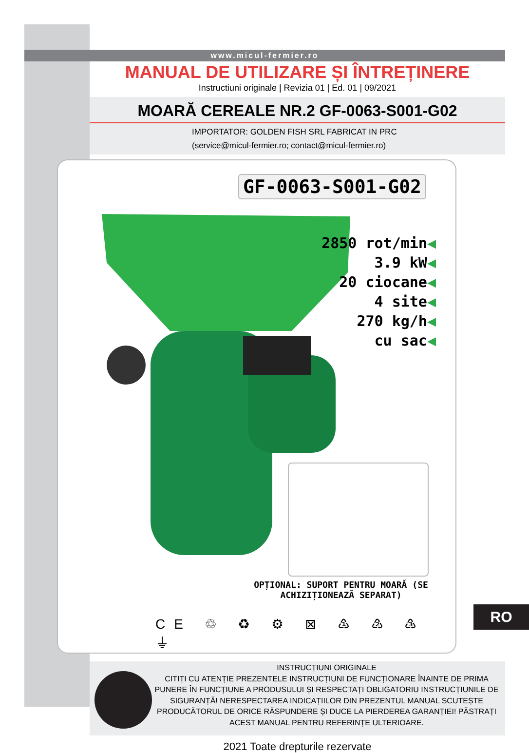www.micul-fermier.ro
MANUAL DE UTILIZARE ȘI ÎNTREȚINERE
Instructiuni originale | Revizia 01 | Ed. 01 | 09/2021
MOARĂ CEREALE NR.2 GF-0063-S001-G02
IMPORTATOR: GOLDEN FISH SRL FABRICAT IN PRC
(service@micul-fermier.ro; contact@micul-fermier.ro)
GF-0063-S001-G02
2850 rot/min◀
3.9 kW◀
20 ciocane◀
4 site◀
270 kg/h◀
cu sac◀
OPȚIONAL: SUPORT PENTRU MOARĂ (SE ACHIZIȚIONEAZĂ SEPARAT)
CE ♲ ♻ ⚙ ⊠ ♳ ♴ ♵ ⏚
INSTRUCȚIUNI ORIGINALE
CITIȚI CU ATENȚIE PREZENTELE INSTRUCȚIUNI DE FUNCȚIONARE ÎNAINTE DE PRIMA PUNERE ÎN FUNCȚIUNE A PRODUSULUI ȘI RESPECTAȚI OBLIGATORIU INSTRUCȚIUNILE DE SIGURANȚĂ! NERESPECTAREA INDICAȚIILOR DIN PREZENTUL MANUAL SCUTEȘTE PRODUCĂTORUL DE ORICE RĂSPUNDERE ȘI DUCE LA PIERDEREA GARANȚIEI! PĂSTRAȚI ACEST MANUAL PENTRU REFERINȚE ULTERIOARE.
2021 Toate drepturile rezervate
RO